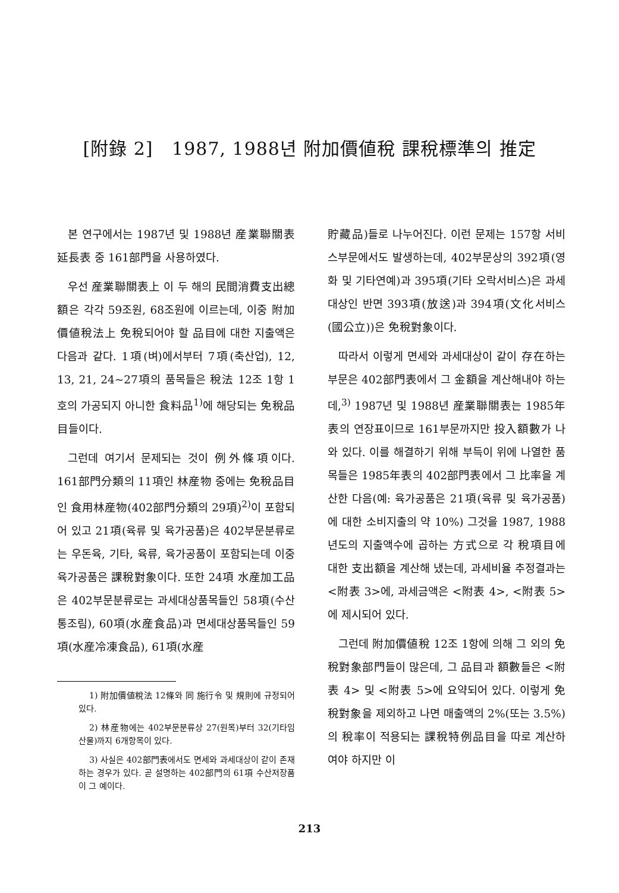[附錄 2] 1987, 1988년 附加價値稅 課稅標準의 推定
본 연구에서는 1987년 및 1988년 産業聯關表 延長表 중 161部門을 사용하였다.
우선 産業聯關表上 이 두 해의 民間消費支出總額은 각각 59조원, 68조원에 이르는데, 이중 附加價値稅法上 免稅되어야 할 品目에 대한 지출액은 다음과 같다. 1項(벼)에서부터 7項(축산업), 12, 13, 21, 24~27項의 품목들은 稅法 12조 1항 1호의 가공되지 아니한 食料品<sup>1)</sup>에 해당되는 免稅品目들이다.
그런데 여기서 문제되는 것이 例外條項이다. 161部門分類의 11項인 林産物 중에는 免稅品目인 食用林産物(402部門分類의 29項)<sup>2)</sup>이 포함되어 있고 21項(육류 및 육가공품)은 402부문분류로는 우돈육, 기타, 육류, 육가공품이 포함되는데 이중 육가공품은 課稅對象이다. 또한 24項 水産加工品은 402부문분류로는 과세대상품목들인 58項(수산통조림), 60項(水産食品)과 면세대상품목들인 59項(水産冷凍食品), 61項(水産
1) 附加價値稅法 12條와 同 施行令 및 規則에 규정되어 있다.
2) 林産物에는 402부문분류상 27(원목)부터 32(기타임산물)까지 6개항목이 있다.
3) 사실은 402部門表에서도 면세와 과세대상이 같이 존재하는 경우가 있다. 곧 설명하는 402部門의 61項 수산저장품이 그 예이다.
貯藏品)들로 나누어진다. 이런 문제는 157항 서비스부문에서도 발생하는데, 402부문상의 392項(영화 및 기타연예)과 395項(기타 오락서비스)은 과세대상인 반면 393項(放送)과 394項(文化서비스(國公立))은 免稅對象이다.
따라서 이렇게 면세와 과세대상이 같이 存在하는 부문은 402部門表에서 그 金額을 계산해내야 하는데,<sup>3)</sup> 1987년 및 1988년 産業聯關表는 1985年表의 연장표이므로 161부문까지만 投入額數가 나와 있다. 이를 해결하기 위해 부득이 위에 나열한 품목들은 1985年表의 402部門表에서 그 比率을 계산한 다음(예: 육가공품은 21項(육류 및 육가공품)에 대한 소비지출의 약 10%) 그것을 1987, 1988년도의 지출액수에 곱하는 方式으로 각 稅項目에 대한 支出額을 계산해 냈는데, 과세비율 추정결과는 <附表 3>에, 과세금액은 <附表 4>, <附表 5>에 제시되어 있다.
그런데 附加價値稅 12조 1항에 의해 그 외의 免稅對象部門들이 많은데, 그 品目과 額數들은 <附表 4> 및 <附表 5>에 요약되어 있다. 이렇게 免稅對象을 제외하고 나면 매출액의 2%(또는 3.5%)의 稅率이 적용되는 課稅特例品目을 따로 계산하여야 하지만 이
213